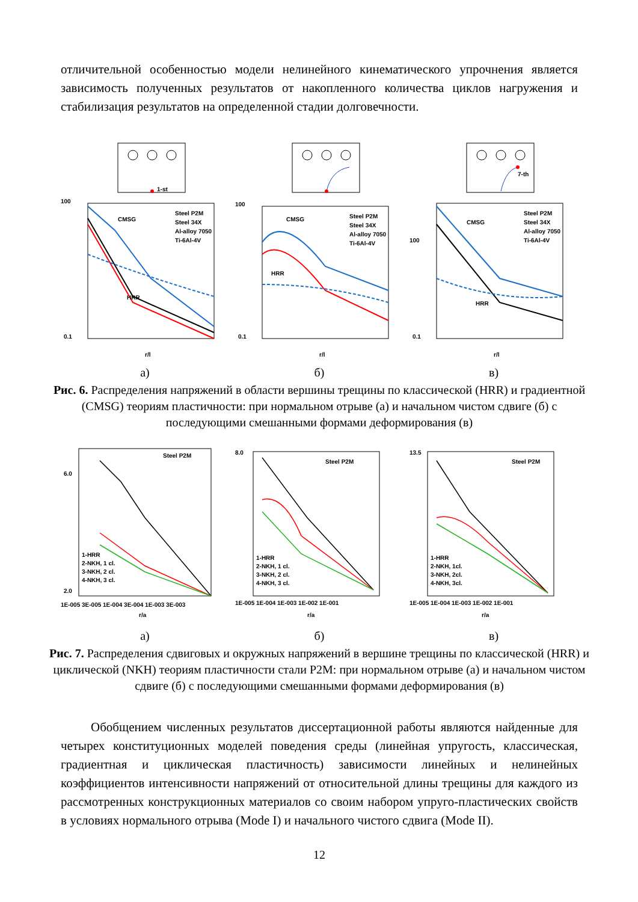отличительной особенностью модели нелинейного кинематического упрочнения является зависимость полученных результатов от накопленного количества циклов нагружения и стабилизация результатов на определенной стадии долговечности.
1-st
CMSG
HRR
100
0.1
r/l
Steel P2M
Steel 34X
Al-alloy 7050
Ti-6Al-4V
а)
CMSG
HRR
100
0.1
r/l
Steel P2M
Steel 34X
Al-alloy 7050
Ti-6Al-4V
б)
7-th
CMSG
HRR
100
0.1
r/l
Steel P2M
Steel 34X
Al-alloy 7050
Ti-6Al-4V
в)
Рис. 6. Распределения напряжений в области вершины трещины по классической (HRR) и градиентной (CMSG) теориям пластичности: при нормальном отрыве (а) и начальном чистом сдвиге (б) с последующими смешанными формами деформирования (в)
Steel P2M
1-HRR
2-NKH, 1 cl.
3-NKH, 2 cl.
4-NKH, 3 cl.
6.0
2.0
1E-005 3E-005 1E-004 3E-004 1E-003 3E-003
r/a
а)
Steel P2M
1-HRR
2-NKH, 1 cl.
3-NKH, 2 cl.
4-NKH, 3 cl.
8.0
1E-005 1E-004 1E-003 1E-002 1E-001
r/a
б)
Steel P2M
1-HRR
2-NKH, 1cl.
3-NKH, 2cl.
4-NKH, 3cl.
13.5
1E-005 1E-004 1E-003 1E-002 1E-001
r/a
в)
Рис. 7. Распределения сдвиговых и окружных напряжений в вершине трещины по классической (HRR) и циклической (NKH) теориям пластичности стали P2M: при нормальном отрыве (а) и начальном чистом сдвиге (б) с последующими смешанными формами деформирования (в)
Обобщением численных результатов диссертационной работы являются найденные для четырех конституционных моделей поведения среды (линейная упругость, классическая, градиентная и циклическая пластичность) зависимости линейных и нелинейных коэффициентов интенсивности напряжений от относительной длины трещины для каждого из рассмотренных конструкционных материалов со своим набором упруго-пластических свойств в условиях нормального отрыва (Mode I) и начального чистого сдвига (Mode II).
12